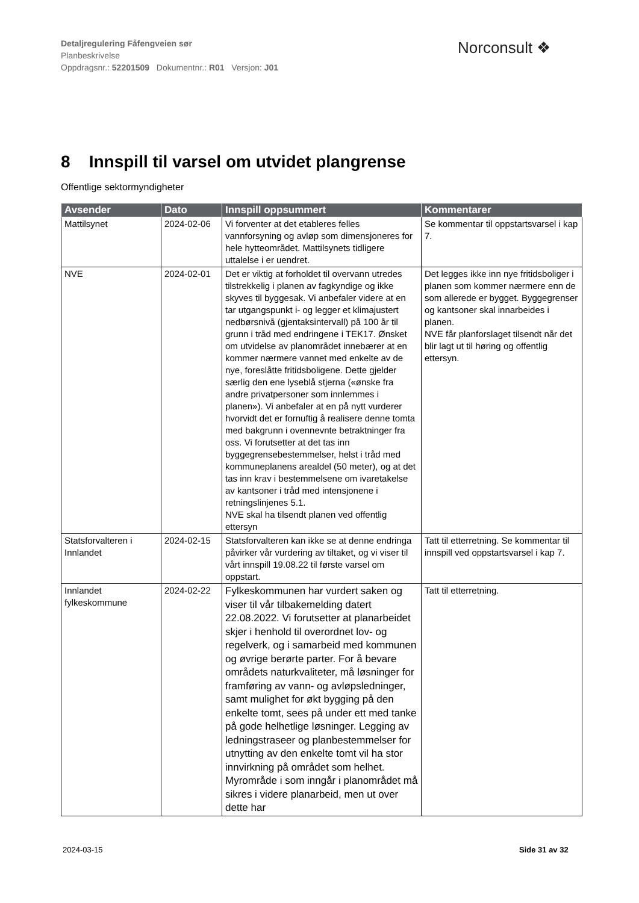Detaljregulering Fåfengveien sør
Planbeskrivelse
Oppdragsnr.: 52201509 Dokumentnr.: R01 Versjon: J01
Norconsult ❖
8 Innspill til varsel om utvidet plangrense
Offentlige sektormyndigheter
| Avsender | Dato | Innspill oppsummert | Kommentarer |
| --- | --- | --- | --- |
| Mattilsynet | 2024-02-06 | Vi forventer at det etableres felles vannforsyning og avløp som dimensjoneres for hele hytteområdet. Mattilsynets tidligere uttalelse i er uendret. | Se kommentar til oppstartsvarsel i kap 7. |
| NVE | 2024-02-01 | Det er viktig at forholdet til overvann utredes tilstrekkelig i planen av fagkyndige og ikke skyves til byggesak. Vi anbefaler videre at en tar utgangspunkt i- og legger et klimajustert nedbørsnivå (gjentaksintervall) på 100 år til grunn i tråd med endringene i TEK17. Ønsket om utvidelse av planområdet innebærer at en kommer nærmere vannet med enkelte av de nye, foreslåtte fritidsboligene. Dette gjelder særlig den ene lyseblå stjerna («ønske fra andre privatpersoner som innlemmes i planen»). Vi anbefaler at en på nytt vurderer hvorvidt det er fornuftig å realisere denne tomta med bakgrunn i ovennevnte betraktninger fra oss. Vi forutsetter at det tas inn byggegrensebestemmelser, helst i tråd med kommuneplanens arealdel (50 meter), og at det tas inn krav i bestemmelsene om ivaretakelse av kantsoner i tråd med intensjonene i retningslinjenes 5.1. NVE skal ha tilsendt planen ved offentlig ettersyn | Det legges ikke inn nye fritidsboliger i planen som kommer nærmere enn de som allerede er bygget. Byggegrenser og kantsoner skal innarbeides i planen. NVE får planforslaget tilsendt når det blir lagt ut til høring og offentlig ettersyn. |
| Statsforvalteren i Innlandet | 2024-02-15 | Statsforvalteren kan ikke se at denne endringa påvirker vår vurdering av tiltaket, og vi viser til vårt innspill 19.08.22 til første varsel om oppstart. | Tatt til etterretning. Se kommentar til innspill ved oppstartsvarsel i kap 7. |
| Innlandet fylkeskommune | 2024-02-22 | Fylkeskommunen har vurdert saken og viser til vår tilbakemelding datert 22.08.2022. Vi forutsetter at planarbeidet skjer i henhold til overordnet lov- og regelverk, og i samarbeid med kommunen og øvrige berørte parter. For å bevare områdets naturkvaliteter, må løsninger for framføring av vann- og avløpsledninger, samt mulighet for økt bygging på den enkelte tomt, sees på under ett med tanke på gode helhetlige løsninger. Legging av ledningstraseer og planbestemmelser for utnytting av den enkelte tomt vil ha stor innvirkning på området som helhet. Myrområde i som inngår i planområdet må sikres i videre planarbeid, men ut over dette har | Tatt til etterretning. |
2024-03-15 Side 31 av 32